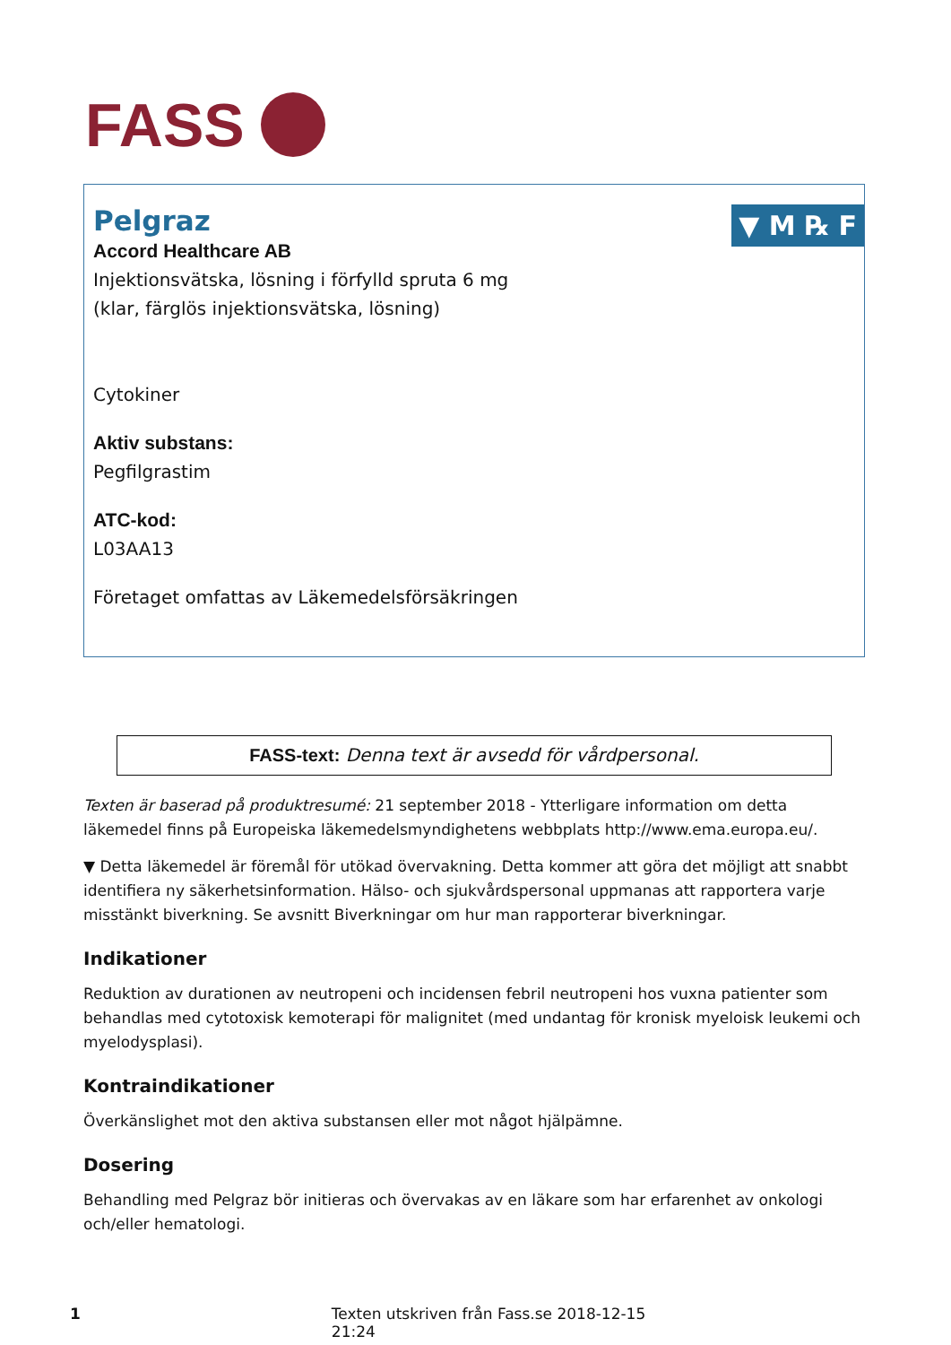FASS
▼ M ℞ F
Pelgraz
Accord Healthcare AB
Injektionsvätska, lösning i förfylld spruta 6 mg
(klar, färglös injektionsvätska, lösning)
Cytokiner
Aktiv substans:
Pegfilgrastim
ATC-kod:
L03AA13
Företaget omfattas av Läkemedelsförsäkringen
FASS-text: Denna text är avsedd för vårdpersonal.
Texten är baserad på produktresumé: 21 september 2018 - Ytterligare information om detta läkemedel finns på Europeiska läkemedelsmyndighetens webbplats http://www.ema.europa.eu/.
▼ Detta läkemedel är föremål för utökad övervakning. Detta kommer att göra det möjligt att snabbt identifiera ny säkerhetsinformation. Hälso- och sjukvårdspersonal uppmanas att rapportera varje misstänkt biverkning. Se avsnitt Biverkningar om hur man rapporterar biverkningar.
Indikationer
Reduktion av durationen av neutropeni och incidensen febril neutropeni hos vuxna patienter som behandlas med cytotoxisk kemoterapi för malignitet (med undantag för kronisk myeloisk leukemi och myelodysplasi).
Kontraindikationer
Överkänslighet mot den aktiva substansen eller mot något hjälpämne.
Dosering
Behandling med Pelgraz bör initieras och övervakas av en läkare som har erfarenhet av onkologi och/eller hematologi.
1 Texten utskriven från Fass.se 2018-12-15 21:24